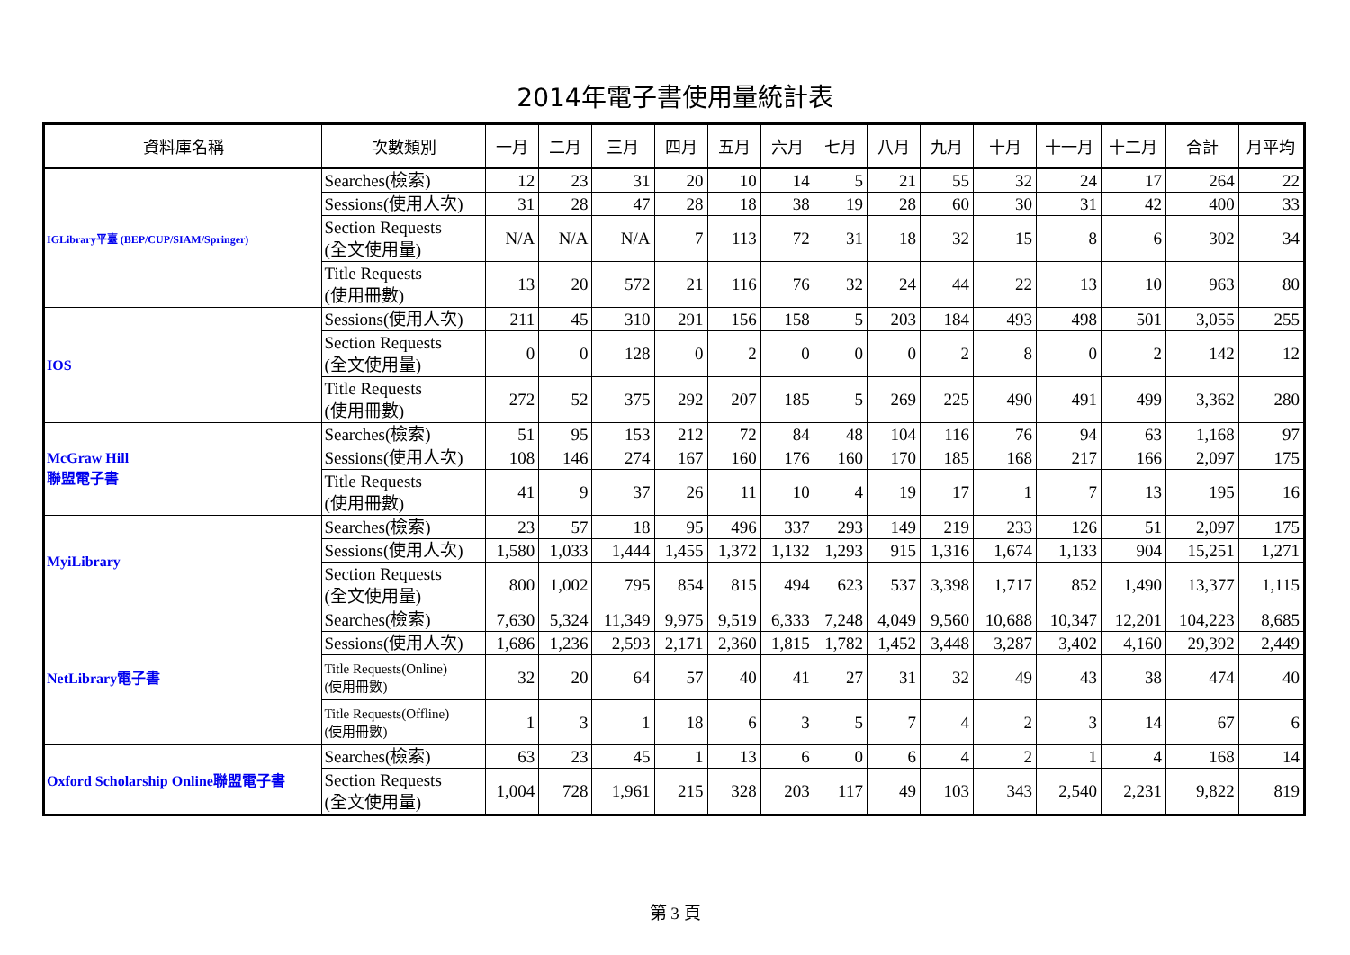2014年電子書使用量統計表
| 資料庫名稱 | 次數類別 | 一月 | 二月 | 三月 | 四月 | 五月 | 六月 | 七月 | 八月 | 九月 | 十月 | 十一月 | 十二月 | 合計 | 月平均 |
| --- | --- | --- | --- | --- | --- | --- | --- | --- | --- | --- | --- | --- | --- | --- | --- |
| IGLibrary平臺 (BEP/CUP/SIAM/Springer) | Searches(檢索) | 12 | 23 | 31 | 20 | 10 | 14 | 5 | 21 | 55 | 32 | 24 | 17 | 264 | 22 |
| | Sessions(使用人次) | 31 | 28 | 47 | 28 | 18 | 38 | 19 | 28 | 60 | 30 | 31 | 42 | 400 | 33 |
| | Section Requests (全文使用量) | N/A | N/A | N/A | 7 | 113 | 72 | 31 | 18 | 32 | 15 | 8 | 6 | 302 | 34 |
| | Title Requests (使用冊數) | 13 | 20 | 572 | 21 | 116 | 76 | 32 | 24 | 44 | 22 | 13 | 10 | 963 | 80 |
| IOS | Sessions(使用人次) | 211 | 45 | 310 | 291 | 156 | 158 | 5 | 203 | 184 | 493 | 498 | 501 | 3,055 | 255 |
| | Section Requests (全文使用量) | 0 | 0 | 128 | 0 | 2 | 0 | 0 | 0 | 2 | 8 | 0 | 2 | 142 | 12 |
| | Title Requests (使用冊數) | 272 | 52 | 375 | 292 | 207 | 185 | 5 | 269 | 225 | 490 | 491 | 499 | 3,362 | 280 |
| McGraw Hill 聯盟電子書 | Searches(檢索) | 51 | 95 | 153 | 212 | 72 | 84 | 48 | 104 | 116 | 76 | 94 | 63 | 1,168 | 97 |
| | Sessions(使用人次) | 108 | 146 | 274 | 167 | 160 | 176 | 160 | 170 | 185 | 168 | 217 | 166 | 2,097 | 175 |
| | Title Requests (使用冊數) | 41 | 9 | 37 | 26 | 11 | 10 | 4 | 19 | 17 | 1 | 7 | 13 | 195 | 16 |
| MyiLibrary | Searches(檢索) | 23 | 57 | 18 | 95 | 496 | 337 | 293 | 149 | 219 | 233 | 126 | 51 | 2,097 | 175 |
| | Sessions(使用人次) | 1,580 | 1,033 | 1,444 | 1,455 | 1,372 | 1,132 | 1,293 | 915 | 1,316 | 1,674 | 1,133 | 904 | 15,251 | 1,271 |
| | Section Requests (全文使用量) | 800 | 1,002 | 795 | 854 | 815 | 494 | 623 | 537 | 3,398 | 1,717 | 852 | 1,490 | 13,377 | 1,115 |
| NetLibrary電子書 | Searches(檢索) | 7,630 | 5,324 | 11,349 | 9,975 | 9,519 | 6,333 | 7,248 | 4,049 | 9,560 | 10,688 | 10,347 | 12,201 | 104,223 | 8,685 |
| | Sessions(使用人次) | 1,686 | 1,236 | 2,593 | 2,171 | 2,360 | 1,815 | 1,782 | 1,452 | 3,448 | 3,287 | 3,402 | 4,160 | 29,392 | 2,449 |
| | Title Requests(Online) (使用冊數) | 32 | 20 | 64 | 57 | 40 | 41 | 27 | 31 | 32 | 49 | 43 | 38 | 474 | 40 |
| | Title Requests(Offline) (使用冊數) | 1 | 3 | 1 | 18 | 6 | 3 | 5 | 7 | 4 | 2 | 3 | 14 | 67 | 6 |
| Oxford Scholarship Online聯盟電子書 | Searches(檢索) | 63 | 23 | 45 | 1 | 13 | 6 | 0 | 6 | 4 | 2 | 1 | 4 | 168 | 14 |
| | Section Requests (全文使用量) | 1,004 | 728 | 1,961 | 215 | 328 | 203 | 117 | 49 | 103 | 343 | 2,540 | 2,231 | 9,822 | 819 |
第 3 頁